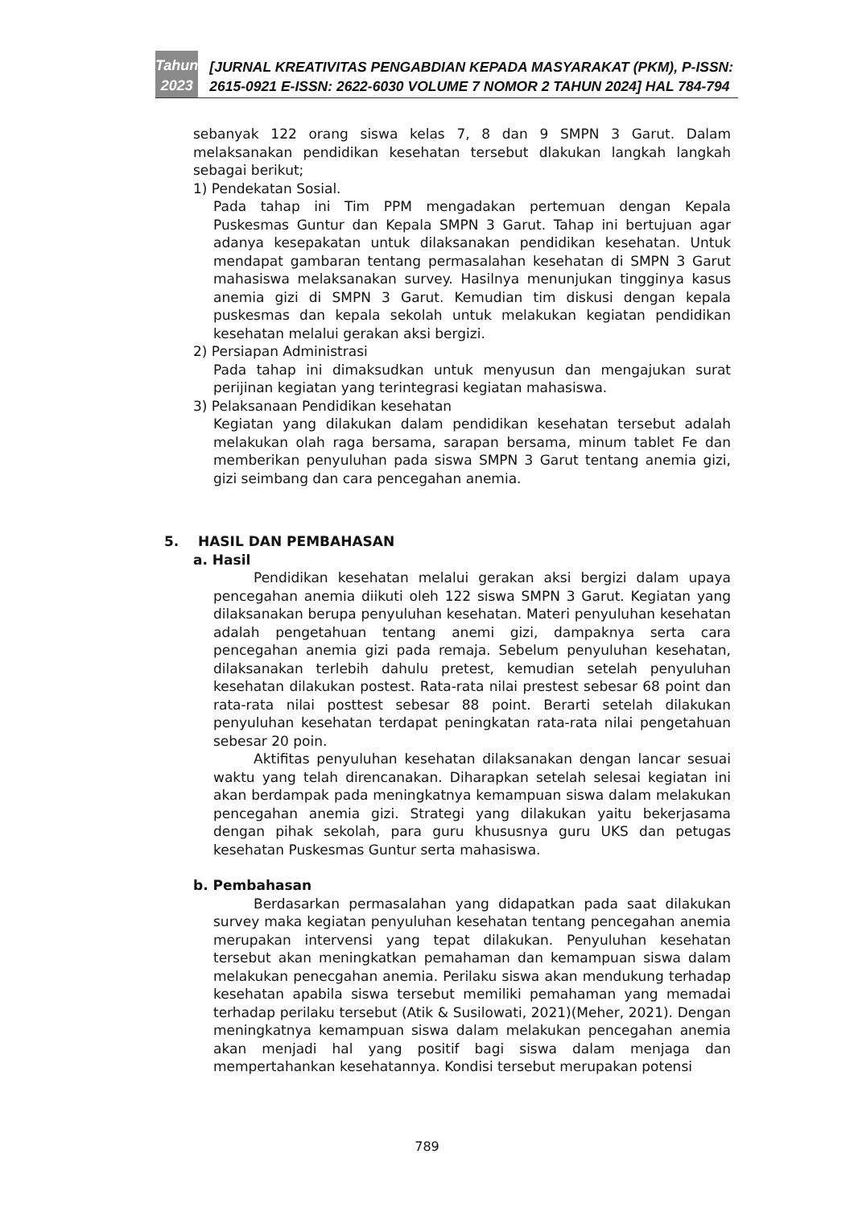Tahun
2023
[JURNAL KREATIVITAS PENGABDIAN KEPADA MASYARAKAT (PKM), P-ISSN: 2615-0921 E-ISSN: 2622-6030 VOLUME 7 NOMOR 2 TAHUN 2024] HAL 784-794
sebanyak 122 orang siswa kelas 7, 8 dan 9 SMPN 3 Garut. Dalam melaksanakan pendidikan kesehatan tersebut dlakukan langkah langkah sebagai berikut;
1) Pendekatan Sosial.
Pada tahap ini Tim PPM mengadakan pertemuan dengan Kepala Puskesmas Guntur dan Kepala SMPN 3 Garut. Tahap ini bertujuan agar adanya kesepakatan untuk dilaksanakan pendidikan kesehatan. Untuk mendapat gambaran tentang permasalahan kesehatan di SMPN 3 Garut mahasiswa melaksanakan survey. Hasilnya menunjukan tingginya kasus anemia gizi di SMPN 3 Garut. Kemudian tim diskusi dengan kepala puskesmas dan kepala sekolah untuk melakukan kegiatan pendidikan kesehatan melalui gerakan aksi bergizi.
2) Persiapan Administrasi
Pada tahap ini dimaksudkan untuk menyusun dan mengajukan surat perijinan kegiatan yang terintegrasi kegiatan mahasiswa.
3) Pelaksanaan Pendidikan kesehatan
Kegiatan yang dilakukan dalam pendidikan kesehatan tersebut adalah melakukan olah raga bersama, sarapan bersama, minum tablet Fe dan memberikan penyuluhan pada siswa SMPN 3 Garut tentang anemia gizi, gizi seimbang dan cara pencegahan anemia.
5. HASIL DAN PEMBAHASAN
a. Hasil
Pendidikan kesehatan melalui gerakan aksi bergizi dalam upaya pencegahan anemia diikuti oleh 122 siswa SMPN 3 Garut. Kegiatan yang dilaksanakan berupa penyuluhan kesehatan. Materi penyuluhan kesehatan adalah pengetahuan tentang anemi gizi, dampaknya serta cara pencegahan anemia gizi pada remaja. Sebelum penyuluhan kesehatan, dilaksanakan terlebih dahulu pretest, kemudian setelah penyuluhan kesehatan dilakukan postest. Rata-rata nilai prestest sebesar 68 point dan rata-rata nilai posttest sebesar 88 point. Berarti setelah dilakukan penyuluhan kesehatan terdapat peningkatan rata-rata nilai pengetahuan sebesar 20 poin.
Aktifitas penyuluhan kesehatan dilaksanakan dengan lancar sesuai waktu yang telah direncanakan. Diharapkan setelah selesai kegiatan ini akan berdampak pada meningkatnya kemampuan siswa dalam melakukan pencegahan anemia gizi. Strategi yang dilakukan yaitu bekerjasama dengan pihak sekolah, para guru khususnya guru UKS dan petugas kesehatan Puskesmas Guntur serta mahasiswa.
b. Pembahasan
Berdasarkan permasalahan yang didapatkan pada saat dilakukan survey maka kegiatan penyuluhan kesehatan tentang pencegahan anemia merupakan intervensi yang tepat dilakukan. Penyuluhan kesehatan tersebut akan meningkatkan pemahaman dan kemampuan siswa dalam melakukan penecgahan anemia. Perilaku siswa akan mendukung terhadap kesehatan apabila siswa tersebut memiliki pemahaman yang memadai terhadap perilaku tersebut (Atik & Susilowati, 2021)(Meher, 2021). Dengan meningkatnya kemampuan siswa dalam melakukan pencegahan anemia akan menjadi hal yang positif bagi siswa dalam menjaga dan mempertahankan kesehatannya. Kondisi tersebut merupakan potensi
789